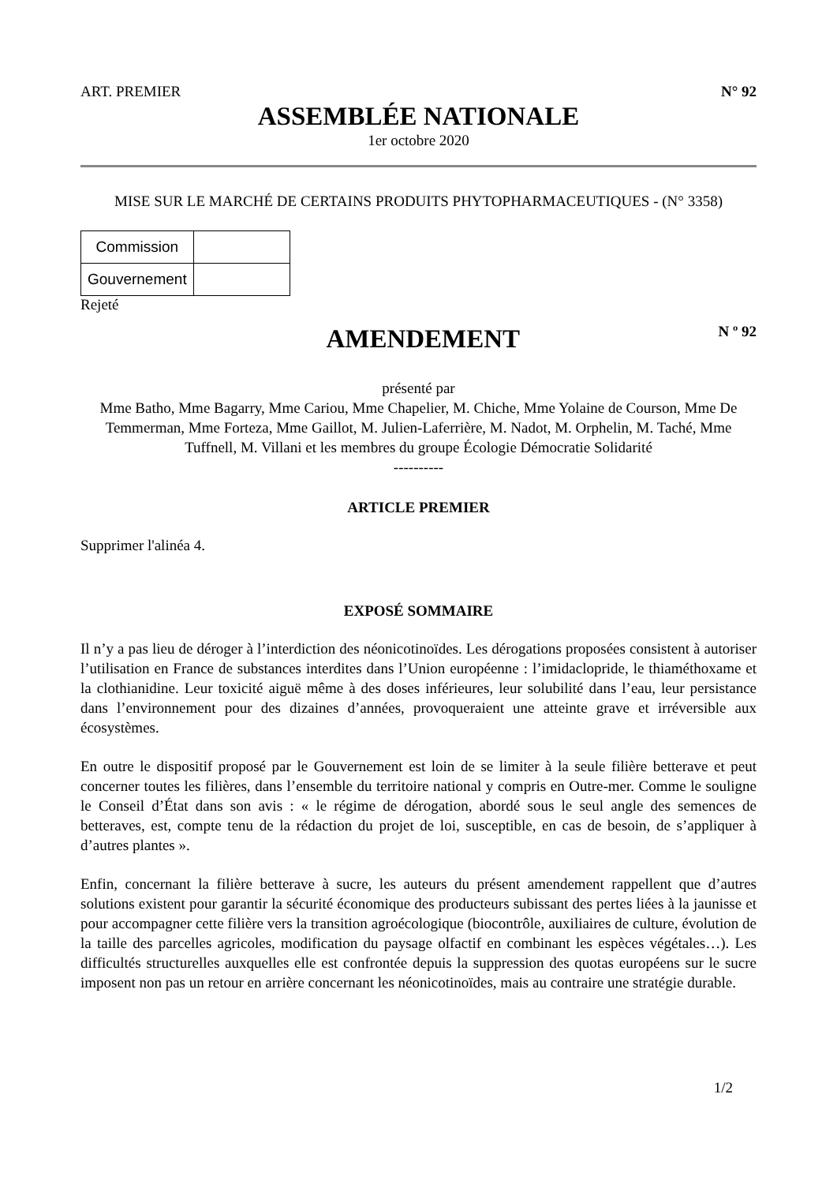ART. PREMIER N° 92
ASSEMBLÉE NATIONALE
1er octobre 2020
MISE SUR LE MARCHÉ DE CERTAINS PRODUITS PHYTOPHARMACEUTIQUES - (N° 3358)
| Commission | |
| Gouvernement | |
Rejeté
AMENDEMENT
N º 92
présenté par
Mme Batho, Mme Bagarry, Mme Cariou, Mme Chapelier, M. Chiche, Mme Yolaine de Courson, Mme De Temmerman, Mme Forteza, Mme Gaillot, M. Julien-Laferrière, M. Nadot, M. Orphelin, M. Taché, Mme Tuffnell, M. Villani et les membres du groupe Écologie Démocratie Solidarité
----------
ARTICLE PREMIER
Supprimer l'alinéa 4.
EXPOSÉ SOMMAIRE
Il n’y a pas lieu de déroger à l’interdiction des néonicotinoïdes. Les dérogations proposées consistent à autoriser l’utilisation en France de substances interdites dans l’Union européenne : l’imidaclopride, le thiaméthoxame et la clothianidine. Leur toxicité aiguë même à des doses inférieures, leur solubilité dans l’eau, leur persistance dans l’environnement pour des dizaines d’années, provoqueraient une atteinte grave et irréversible aux écosystèmes.
En outre le dispositif proposé par le Gouvernement est loin de se limiter à la seule filière betterave et peut concerner toutes les filières, dans l’ensemble du territoire national y compris en Outre-mer. Comme le souligne le Conseil d’État dans son avis : « le régime de dérogation, abordé sous le seul angle des semences de betteraves, est, compte tenu de la rédaction du projet de loi, susceptible, en cas de besoin, de s’appliquer à d’autres plantes ».
Enfin, concernant la filière betterave à sucre, les auteurs du présent amendement rappellent que d’autres solutions existent pour garantir la sécurité économique des producteurs subissant des pertes liées à la jaunisse et pour accompagner cette filière vers la transition agroécologique (biocontrôle, auxiliaires de culture, évolution de la taille des parcelles agricoles, modification du paysage olfactif en combinant les espèces végétales…). Les difficultés structurelles auxquelles elle est confrontée depuis la suppression des quotas européens sur le sucre imposent non pas un retour en arrière concernant les néonicotinoïdes, mais au contraire une stratégie durable.
1/2